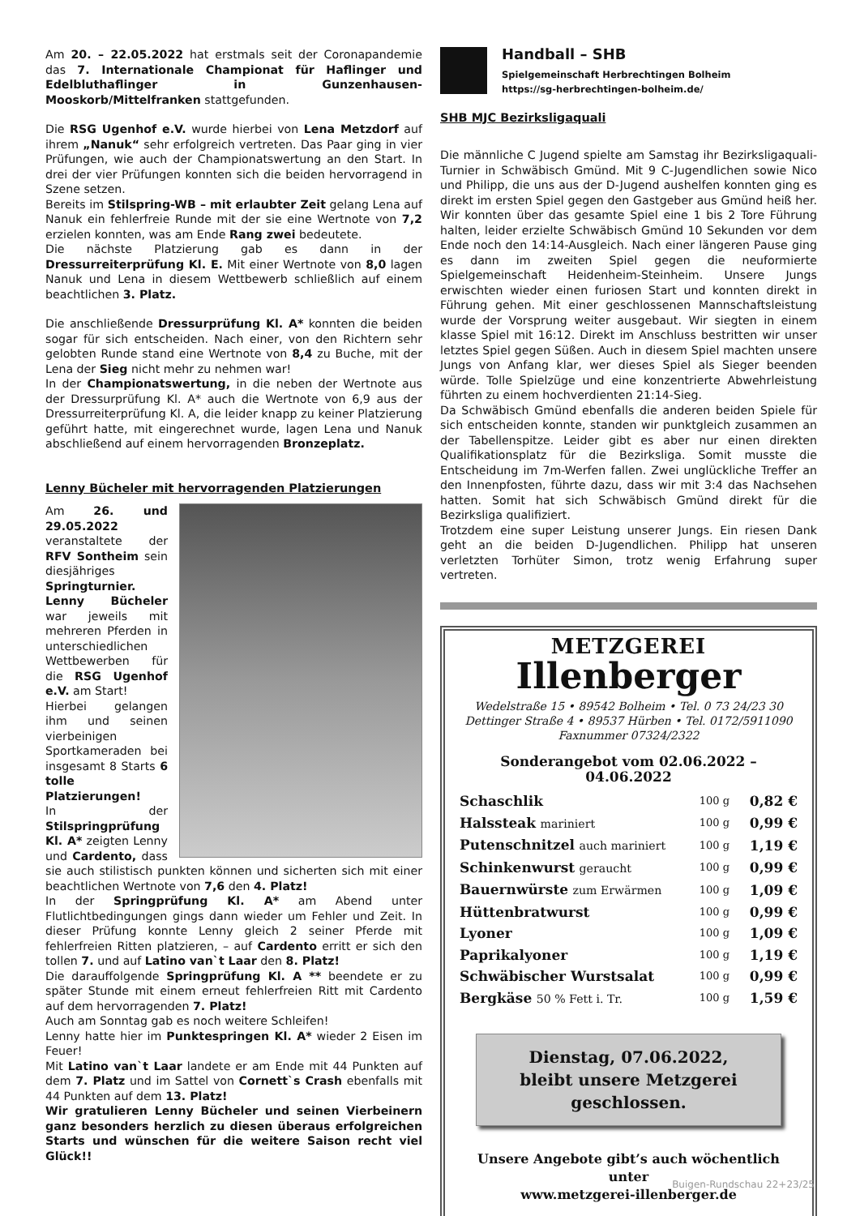Am 20. – 22.05.2022 hat erstmals seit der Coronapandemie das 7. Internationale Championat für Haflinger und Edelbluthaflinger in Gunzenhausen-Mooskorb/Mittelfranken stattgefunden.
Die RSG Ugenhof e.V. wurde hierbei von Lena Metzdorf auf ihrem „Nanuk“ sehr erfolgreich vertreten. Das Paar ging in vier Prüfungen, wie auch der Championatswertung an den Start. In drei der vier Prüfungen konnten sich die beiden hervorragend in Szene setzen.
Bereits im Stilspring-WB – mit erlaubter Zeit gelang Lena auf Nanuk ein fehlerfreie Runde mit der sie eine Wertnote von 7,2 erzielen konnten, was am Ende Rang zwei bedeutete.
Die nächste Platzierung gab es dann in der Dressurreiterprüfung Kl. E. Mit einer Wertnote von 8,0 lagen Nanuk und Lena in diesem Wettbewerb schließlich auf einem beachtlichen 3. Platz.
Die anschließende Dressurprüfung Kl. A* konnten die beiden sogar für sich entscheiden. Nach einer, von den Richtern sehr gelobten Runde stand eine Wertnote von 8,4 zu Buche, mit der Lena der Sieg nicht mehr zu nehmen war!
In der Championatswertung, in die neben der Wertnote aus der Dressurprüfung Kl. A* auch die Wertnote von 6,9 aus der Dressurreiterprüfung Kl. A, die leider knapp zu keiner Platzierung geführt hatte, mit eingerechnet wurde, lagen Lena und Nanuk abschließend auf einem hervorragenden Bronzeplatz.
Lenny Bücheler mit hervorragenden Platzierungen
Am 26. und 29.05.2022 veranstaltete der RFV Sontheim sein diesjähriges Springturnier.
Lenny Bücheler war jeweils mit mehreren Pferden in unterschiedlichen Wettbewerben für die RSG Ugenhof e.V. am Start!
Hierbei gelangen ihm und seinen vierbeinigen Sportkameraden bei insgesamt 8 Starts 6 tolle Platzierungen!
In der Stilspringprüfung Kl. A* zeigten Lenny und Cardento, dass sie auch stilistisch punkten können und sicherten sich mit einer beachtlichen Wertnote von 7,6 den 4. Platz!
In der Springprüfung Kl. A* am Abend unter Flutlichtbedingungen gings dann wieder um Fehler und Zeit. In dieser Prüfung konnte Lenny gleich 2 seiner Pferde mit fehlerfreien Ritten platzieren, – auf Cardento erritt er sich den tollen 7. und auf Latino van`t Laar den 8. Platz!
Die darauffolgende Springprüfung Kl. A ** beendete er zu später Stunde mit einem erneut fehlerfreien Ritt mit Cardento auf dem hervorragenden 7. Platz!
Auch am Sonntag gab es noch weitere Schleifen!
Lenny hatte hier im Punktespringen Kl. A* wieder 2 Eisen im Feuer!
Mit Latino van`t Laar landete er am Ende mit 44 Punkten auf dem 7. Platz und im Sattel von Cornett`s Crash ebenfalls mit 44 Punkten auf dem 13. Platz!
Wir gratulieren Lenny Bücheler und seinen Vierbeinern ganz besonders herzlich zu diesen überaus erfolgreichen Starts und wünschen für die weitere Saison recht viel Glück!!
Handball – SHB
Spielgemeinschaft Herbrechtingen Bolheim
https://sg-herbrechtingen-bolheim.de/
SHB MJC Bezirksligaquali
Die männliche C Jugend spielte am Samstag ihr Bezirksligaquali-Turnier in Schwäbisch Gmünd. Mit 9 C-Jugendlichen sowie Nico und Philipp, die uns aus der D-Jugend aushelfen konnten ging es direkt im ersten Spiel gegen den Gastgeber aus Gmünd heiß her. Wir konnten über das gesamte Spiel eine 1 bis 2 Tore Führung halten, leider erzielte Schwäbisch Gmünd 10 Sekunden vor dem Ende noch den 14:14-Ausgleich. Nach einer längeren Pause ging es dann im zweiten Spiel gegen die neuformierte Spielgemeinschaft Heidenheim-Steinheim. Unsere Jungs erwischten wieder einen furiosen Start und konnten direkt in Führung gehen. Mit einer geschlossenen Mannschaftsleistung wurde der Vorsprung weiter ausgebaut. Wir siegten in einem klasse Spiel mit 16:12. Direkt im Anschluss bestritten wir unser letztes Spiel gegen Süßen. Auch in diesem Spiel machten unsere Jungs von Anfang klar, wer dieses Spiel als Sieger beenden würde. Tolle Spielzüge und eine konzentrierte Abwehrleistung führten zu einem hochverdienten 21:14-Sieg.
Da Schwäbisch Gmünd ebenfalls die anderen beiden Spiele für sich entscheiden konnte, standen wir punktgleich zusammen an der Tabellenspitze. Leider gibt es aber nur einen direkten Qualifikationsplatz für die Bezirksliga. Somit musste die Entscheidung im 7m-Werfen fallen. Zwei unglückliche Treffer an den Innenpfosten, führte dazu, dass wir mit 3:4 das Nachsehen hatten. Somit hat sich Schwäbisch Gmünd direkt für die Bezirksliga qualifiziert.
Trotzdem eine super Leistung unserer Jungs. Ein riesen Dank geht an die beiden D-Jugendlichen. Philipp hat unseren verletzten Torhüter Simon, trotz wenig Erfahrung super vertreten.
METZGEREI
Illenberger
Wedelstraße 15 • 89542 Bolheim • Tel. 0 73 24/23 30
Dettinger Straße 4 • 89537 Hürben • Tel. 0172/5911090
Faxnummer 07324/2322
Sonderangebot vom 02.06.2022 – 04.06.2022
| Schaschlik | 100 g | 0,82 € |
| Halssteak mariniert | 100 g | 0,99 € |
| Putenschnitzel auch mariniert | 100 g | 1,19 € |
| Schinkenwurst geraucht | 100 g | 0,99 € |
| Bauernwürste zum Erwärmen | 100 g | 1,09 € |
| Hüttenbratwurst | 100 g | 0,99 € |
| Lyoner | 100 g | 1,09 € |
| Paprikalyoner | 100 g | 1,19 € |
| Schwäbischer Wurstsalat | 100 g | 0,99 € |
| Bergkäse 50 % Fett i. Tr. | 100 g | 1,59 € |
Dienstag, 07.06.2022,
bleibt unsere Metzgerei geschlossen.
Unsere Angebote gibt’s auch wöchentlich unter
www.metzgerei-illenberger.de
Buigen-Rundschau 22+23/25